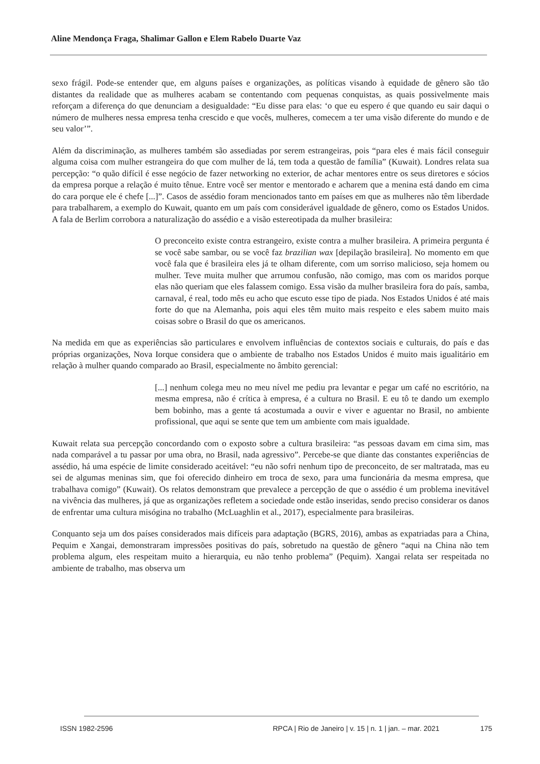Aline Mendonça Fraga, Shalimar Gallon e Elem Rabelo Duarte Vaz
sexo frágil. Pode-se entender que, em alguns países e organizações, as políticas visando à equidade de gênero são tão distantes da realidade que as mulheres acabam se contentando com pequenas conquistas, as quais possivelmente mais reforçam a diferença do que denunciam a desigualdade: “Eu disse para elas: ‘o que eu espero é que quando eu sair daqui o número de mulheres nessa empresa tenha crescido e que vocês, mulheres, comecem a ter uma visão diferente do mundo e de seu valor’”.
Além da discriminação, as mulheres também são assediadas por serem estrangeiras, pois “para eles é mais fácil conseguir alguma coisa com mulher estrangeira do que com mulher de lá, tem toda a questão de família” (Kuwait). Londres relata sua percepção: “o quão difícil é esse negócio de fazer networking no exterior, de achar mentores entre os seus diretores e sócios da empresa porque a relação é muito tênue. Entre você ser mentor e mentorado e acharem que a menina está dando em cima do cara porque ele é chefe [...]”. Casos de assédio foram mencionados tanto em países em que as mulheres não têm liberdade para trabalharem, a exemplo do Kuwait, quanto em um país com considerável igualdade de gênero, como os Estados Unidos. A fala de Berlim corrobora a naturalização do assédio e a visão estereotipada da mulher brasileira:
O preconceito existe contra estrangeiro, existe contra a mulher brasileira. A primeira pergunta é se você sabe sambar, ou se você faz brazilian wax [depilação brasileira]. No momento em que você fala que é brasileira eles já te olham diferente, com um sorriso malicioso, seja homem ou mulher. Teve muita mulher que arrumou confusão, não comigo, mas com os maridos porque elas não queriam que eles falassem comigo. Essa visão da mulher brasileira fora do país, samba, carnaval, é real, todo mês eu acho que escuto esse tipo de piada. Nos Estados Unidos é até mais forte do que na Alemanha, pois aqui eles têm muito mais respeito e eles sabem muito mais coisas sobre o Brasil do que os americanos.
Na medida em que as experiências são particulares e envolvem influências de contextos sociais e culturais, do país e das próprias organizações, Nova Iorque considera que o ambiente de trabalho nos Estados Unidos é muito mais igualitário em relação à mulher quando comparado ao Brasil, especialmente no âmbito gerencial:
[...] nenhum colega meu no meu nível me pediu pra levantar e pegar um café no escritório, na mesma empresa, não é crítica à empresa, é a cultura no Brasil. E eu tô te dando um exemplo bem bobinho, mas a gente tá acostumada a ouvir e viver e aguentar no Brasil, no ambiente profissional, que aqui se sente que tem um ambiente com mais igualdade.
Kuwait relata sua percepção concordando com o exposto sobre a cultura brasileira: “as pessoas davam em cima sim, mas nada comparável a tu passar por uma obra, no Brasil, nada agressivo”. Percebe-se que diante das constantes experiências de assédio, há uma espécie de limite considerado aceitável: “eu não sofri nenhum tipo de preconceito, de ser maltratada, mas eu sei de algumas meninas sim, que foi oferecido dinheiro em troca de sexo, para uma funcionária da mesma empresa, que trabalhava comigo” (Kuwait). Os relatos demonstram que prevalece a percepção de que o assédio é um problema inevitável na vivência das mulheres, já que as organizações refletem a sociedade onde estão inseridas, sendo preciso considerar os danos de enfrentar uma cultura misógina no trabalho (McLuaghlin et al., 2017), especialmente para brasileiras.
Conquanto seja um dos países considerados mais difíceis para adaptação (BGRS, 2016), ambas as expatriadas para a China, Pequim e Xangai, demonstraram impressões positivas do país, sobretudo na questão de gênero “aqui na China não tem problema algum, eles respeitam muito a hierarquia, eu não tenho problema” (Pequim). Xangai relata ser respeitada no ambiente de trabalho, mas observa um
ISSN 1982-2596 RPCA | Rio de Janeiro | v. 15 | n. 1 | jan. – mar. 2021 175